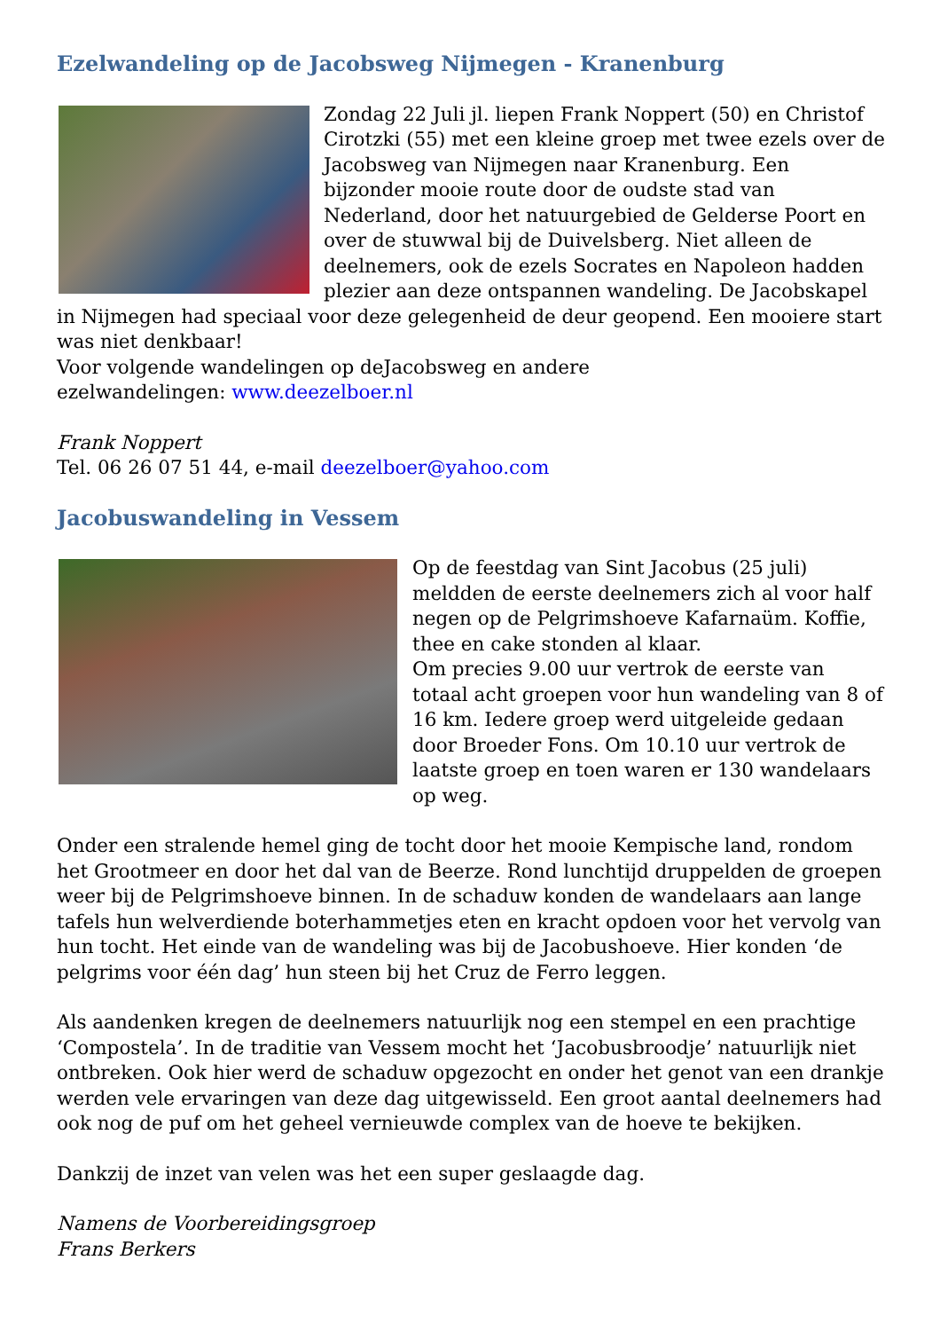Ezelwandeling op de Jacobsweg Nijmegen - Kranenburg
Zondag 22 Juli jl. liepen Frank Noppert (50) en Christof Cirotzki (55) met een kleine groep met twee ezels over de Jacobsweg van Nijmegen naar Kranenburg. Een bijzonder mooie route door de oudste stad van Nederland, door het natuurgebied de Gelderse Poort en over de stuwwal bij de Duivelsberg. Niet alleen de deelnemers, ook de ezels Socrates en Napoleon hadden plezier aan deze ontspannen wandeling. De Jacobskapel in Nijmegen had speciaal voor deze gelegenheid de deur geopend. Een mooiere start was niet denkbaar!
Voor volgende wandelingen op deJacobsweg en andere
ezelwandelingen: www.deezelboer.nl
Frank Noppert
Tel. 06 26 07 51 44, e-mail deezelboer@yahoo.com
Jacobuswandeling in Vessem
Op de feestdag van Sint Jacobus (25 juli) meldden de eerste deelnemers zich al voor half negen op de Pelgrimshoeve Kafarnaüm. Koffie, thee en cake stonden al klaar.
Om precies 9.00 uur vertrok de eerste van totaal acht groepen voor hun wandeling van 8 of 16 km. Iedere groep werd uitgeleide gedaan door Broeder Fons. Om 10.10 uur vertrok de laatste groep en toen waren er 130 wandelaars op weg.
Onder een stralende hemel ging de tocht door het mooie Kempische land, rondom het Grootmeer en door het dal van de Beerze. Rond lunchtijd druppelden de groepen weer bij de Pelgrimshoeve binnen. In de schaduw konden de wandelaars aan lange tafels hun welverdiende boterhammetjes eten en kracht opdoen voor het vervolg van hun tocht. Het einde van de wandeling was bij de Jacobushoeve. Hier konden ‘de pelgrims voor één dag’ hun steen bij het Cruz de Ferro leggen.
Als aandenken kregen de deelnemers natuurlijk nog een stempel en een prachtige ‘Compostela’. In de traditie van Vessem mocht het ‘Jacobusbroodje’ natuurlijk niet ontbreken. Ook hier werd de schaduw opgezocht en onder het genot van een drankje werden vele ervaringen van deze dag uitgewisseld. Een groot aantal deelnemers had ook nog de puf om het geheel vernieuwde complex van de hoeve te bekijken.
Dankzij de inzet van velen was het een super geslaagde dag.
Namens de Voorbereidingsgroep
Frans Berkers